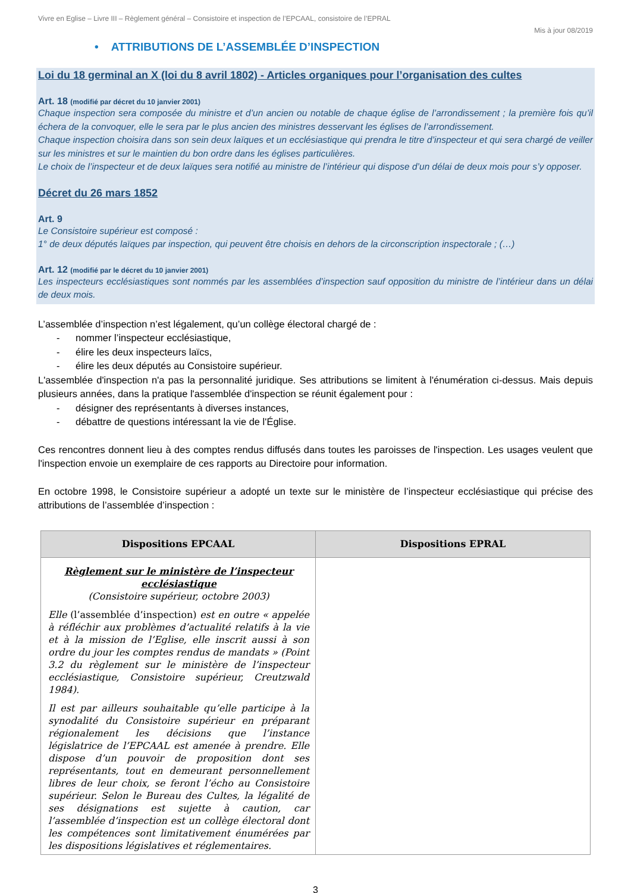Vivre en Eglise – Livre III – Règlement général – Consistoire et inspection de l’EPCAAL, consistoire de l’EPRAL
Mis à jour 08/2019
• ATTRIBUTIONS DE L’ASSEMBLÉE D’INSPECTION
Loi du 18 germinal an X (loi du 8 avril 1802) - Articles organiques pour l’organisation des cultes
Art. 18 (modifié par décret du 10 janvier 2001)
Chaque inspection sera composée du ministre et d’un ancien ou notable de chaque église de l’arrondissement ; la première fois qu’il échera de la convoquer, elle le sera par le plus ancien des ministres desservant les églises de l’arrondissement.
Chaque inspection choisira dans son sein deux laïques et un ecclésiastique qui prendra le titre d’inspecteur et qui sera chargé de veiller sur les ministres et sur le maintien du bon ordre dans les églises particulières.
Le choix de l’inspecteur et de deux laïques sera notifié au ministre de l’intérieur qui dispose d’un délai de deux mois pour s’y opposer.
Décret du 26 mars 1852
Art. 9
Le Consistoire supérieur est composé :
1° de deux députés laïques par inspection, qui peuvent être choisis en dehors de la circonscription inspectorale ; (…)
Art. 12 (modifié par le décret du 10 janvier 2001)
Les inspecteurs ecclésiastiques sont nommés par les assemblées d’inspection sauf opposition du ministre de l’intérieur dans un délai de deux mois.
L’assemblée d’inspection n’est légalement, qu’un collège électoral chargé de :
- nommer l’inspecteur ecclésiastique,
- élire les deux inspecteurs laïcs,
- élire les deux députés au Consistoire supérieur.
L'assemblée d'inspection n'a pas la personnalité juridique. Ses attributions se limitent à l'énumération ci-dessus. Mais depuis plusieurs années, dans la pratique l'assemblée d'inspection se réunit également pour :
- désigner des représentants à diverses instances,
- débattre de questions intéressant la vie de l'Église.
Ces rencontres donnent lieu à des comptes rendus diffusés dans toutes les paroisses de l'inspection. Les usages veulent que l'inspection envoie un exemplaire de ces rapports au Directoire pour information.
En octobre 1998, le Consistoire supérieur a adopté un texte sur le ministère de l’inspecteur ecclésiastique qui précise des attributions de l’assemblée d’inspection :
| Dispositions EPCAAL | Dispositions EPRAL |
| --- | --- |
| Règlement sur le ministère de l’inspecteur ecclésiastique (Consistoire supérieur, octobre 2003) Elle (l’assemblée d’inspection) est en outre « appelée à réfléchir aux problèmes d’actualité relatifs à la vie et à la mission de l’Eglise, elle inscrit aussi à son ordre du jour les comptes rendus de mandats » (Point 3.2 du règlement sur le ministère de l’inspecteur ecclésiastique, Consistoire supérieur, Creutzwald 1984). Il est par ailleurs souhaitable qu’elle participe à la synodalité du Consistoire supérieur en préparant régionalement les décisions que l’instance législatrice de l’EPCAAL est amenée à prendre. Elle dispose d’un pouvoir de proposition dont ses représentants, tout en demeurant personnellement libres de leur choix, se feront l’écho au Consistoire supérieur. Selon le Bureau des Cultes, la légalité de ses désignations est sujette à caution, car l’assemblée d’inspection est un collège électoral dont les compétences sont limitativement énumérées par les dispositions législatives et réglementaires. | |
3